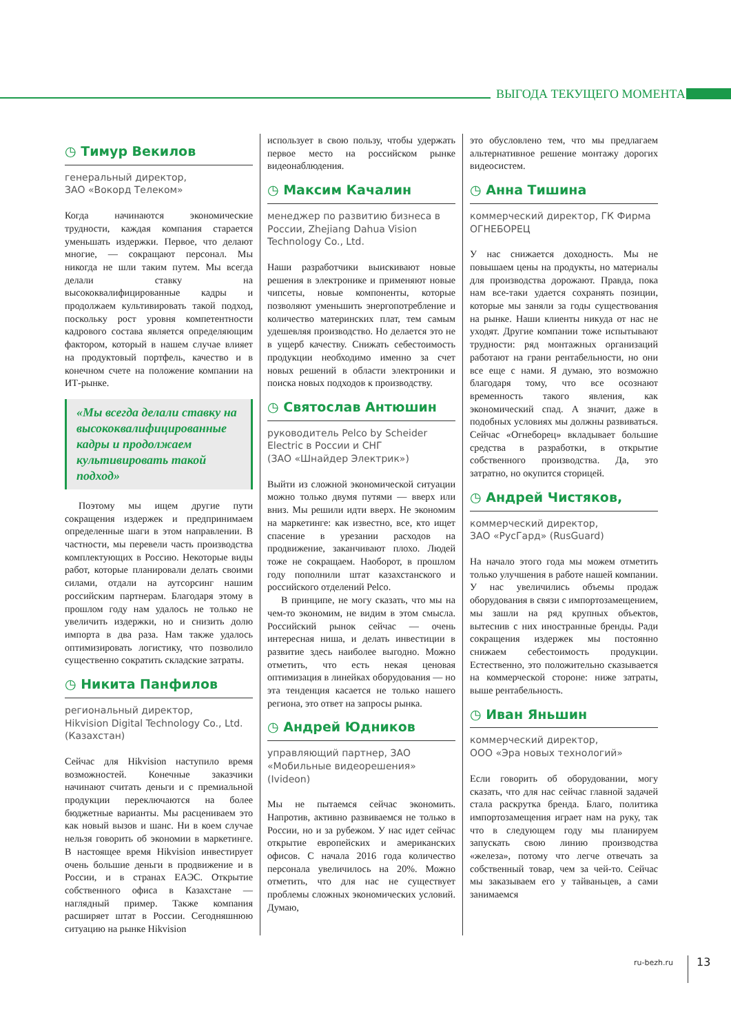ВЫГОДА ТЕКУЩЕГО МОМЕНТА
◷ Тимур Векилов
генеральный директор,
ЗАО «Вокорд Телеком»
Когда начинаются экономические трудности, каждая компания старается уменьшать издержки. Первое, что делают многие, — сокращают персонал. Мы никогда не шли таким путем. Мы всегда делали ставку на высококвалифицированные кадры и продолжаем культивировать такой подход, поскольку рост уровня компетентности кадрового состава является определяющим фактором, который в нашем случае влияет на продуктовый портфель, качество и в конечном счете на положение компании на ИТ-рынке.
«Мы всегда делали ставку на высококвалифицированные кадры и продолжаем культивировать такой подход»
Поэтому мы ищем другие пути сокращения издержек и предпринимаем определенные шаги в этом направлении. В частности, мы перевели часть производства комплектующих в Россию. Некоторые виды работ, которые планировали делать своими силами, отдали на аутсорсинг нашим российским партнерам. Благодаря этому в прошлом году нам удалось не только не увеличить издержки, но и снизить долю импорта в два раза. Нам также удалось оптимизировать логистику, что позволило существенно сократить складские затраты.
◷ Никита Панфилов
региональный директор,
Hikvision Digital Technology Co., Ltd. (Казахстан)
Сейчас для Hikvision наступило время возможностей. Конечные заказчики начинают считать деньги и с премиальной продукции переключаются на более бюджетные варианты. Мы расцениваем это как новый вызов и шанс. Ни в коем случае нельзя говорить об экономии в маркетинге. В настоящее время Hikvision инвестирует очень большие деньги в продвижение и в России, и в странах ЕАЭС. Открытие собственного офиса в Казахстане — наглядный пример. Также компания расширяет штат в России. Сегодняшнюю ситуацию на рынке Hikvision
использует в свою пользу, чтобы удержать первое место на российском рынке видеонаблюдения.
◷ Максим Качалин
менеджер по развитию бизнеса в России, Zhejiang Dahua Vision Technology Co., Ltd.
Наши разработчики выискивают новые решения в электронике и применяют новые чипсеты, новые компоненты, которые позволяют уменьшить энергопотребление и количество материнских плат, тем самым удешевляя производство. Но делается это не в ущерб качеству. Снижать себестоимость продукции необходимо именно за счет новых решений в области электроники и поиска новых подходов к производству.
◷ Святослав Антюшин
руководитель Pelco by Scheider Electric в России и СНГ
(ЗАО «Шнайдер Электрик»)
Выйти из сложной экономической ситуации можно только двумя путями — вверх или вниз. Мы решили идти вверх. Не экономим на маркетинге: как известно, все, кто ищет спасение в урезании расходов на продвижение, заканчивают плохо. Людей тоже не сокращаем. Наоборот, в прошлом году пополнили штат казахстанского и российского отделений Pelco.
В принципе, не могу сказать, что мы на чем-то экономим, не видим в этом смысла. Российский рынок сейчас — очень интересная ниша, и делать инвестиции в развитие здесь наиболее выгодно. Можно отметить, что есть некая ценовая оптимизация в линейках оборудования — но эта тенденция касается не только нашего региона, это ответ на запросы рынка.
◷ Андрей Юдников
управляющий партнер, ЗАО «Мобильные видеорешения» (Ivideon)
Мы не пытаемся сейчас экономить. Напротив, активно развиваемся не только в России, но и за рубежом. У нас идет сейчас открытие европейских и американских офисов. С начала 2016 года количество персонала увеличилось на 20%. Можно отметить, что для нас не существует проблемы сложных экономических условий. Думаю,
это обусловлено тем, что мы предлагаем альтернативное решение монтажу дорогих видеосистем.
◷ Анна Тишина
коммерческий директор, ГК Фирма ОГНЕБОРЕЦ
У нас снижается доходность. Мы не повышаем цены на продукты, но материалы для производства дорожают. Правда, пока нам все-таки удается сохранять позиции, которые мы заняли за годы существования на рынке. Наши клиенты никуда от нас не уходят. Другие компании тоже испытывают трудности: ряд монтажных организаций работают на грани рентабельности, но они все еще с нами. Я думаю, это возможно благодаря тому, что все осознают временность такого явления, как экономический спад. А значит, даже в подобных условиях мы должны развиваться. Сейчас «Огнеборец» вкладывает большие средства в разработки, в открытие собственного производства. Да, это затратно, но окупится сторицей.
◷ Андрей Чистяков,
коммерческий директор,
ЗАО «РусГард» (RusGuard)
На начало этого года мы можем отметить только улучшения в работе нашей компании. У нас увеличились объемы продаж оборудования в связи с импортозамещением, мы зашли на ряд крупных объектов, вытеснив с них иностранные бренды. Ради сокращения издержек мы постоянно снижаем себестоимость продукции. Естественно, это положительно сказывается на коммерческой стороне: ниже затраты, выше рентабельность.
◷ Иван Яньшин
коммерческий директор,
ООО «Эра новых технологий»
Если говорить об оборудовании, могу сказать, что для нас сейчас главной задачей стала раскрутка бренда. Благо, политика импортозамещения играет нам на руку, так что в следующем году мы планируем запускать свою линию производства «железа», потому что легче отвечать за собственный товар, чем за чей-то. Сейчас мы заказываем его у тайваньцев, а сами занимаемся
ru-bezh.ru 13